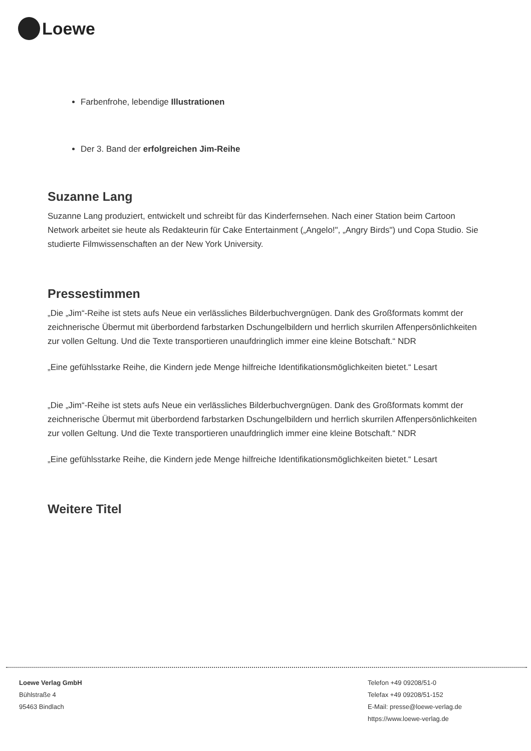Loewe
Farbenfrohe, lebendige Illustrationen
Der 3. Band der erfolgreichen Jim-Reihe
Suzanne Lang
Suzanne Lang produziert, entwickelt und schreibt für das Kinderfernsehen. Nach einer Station beim Cartoon Network arbeitet sie heute als Redakteurin für Cake Entertainment („Angelo!", „Angry Birds") und Copa Studio. Sie studierte Filmwissenschaften an der New York University.
Pressestimmen
„Die „Jim“-Reihe ist stets aufs Neue ein verlässliches Bilderbuchvergnügen. Dank des Großformats kommt der zeichnerische Übermut mit überbordend farbstarken Dschungelbildern und herrlich skurrilen Affenpersönlichkeiten zur vollen Geltung. Und die Texte transportieren unaufdringlich immer eine kleine Botschaft.“ NDR
„Eine gefühlsstarke Reihe, die Kindern jede Menge hilfreiche Identifikationsmöglichkeiten bietet.“ Lesart
„Die „Jim“-Reihe ist stets aufs Neue ein verlässliches Bilderbuchvergnügen. Dank des Großformats kommt der zeichnerische Übermut mit überbordend farbstarken Dschungelbildern und herrlich skurrilen Affenpersönlichkeiten zur vollen Geltung. Und die Texte transportieren unaufdringlich immer eine kleine Botschaft.“ NDR
„Eine gefühlsstarke Reihe, die Kindern jede Menge hilfreiche Identifikationsmöglichkeiten bietet.“ Lesart
Weitere Titel
Loewe Verlag GmbH
Bühlstraße 4
95463 Bindlach
Telefon +49 09208/51-0
Telefax +49 09208/51-152
E-Mail: presse@loewe-verlag.de
https://www.loewe-verlag.de